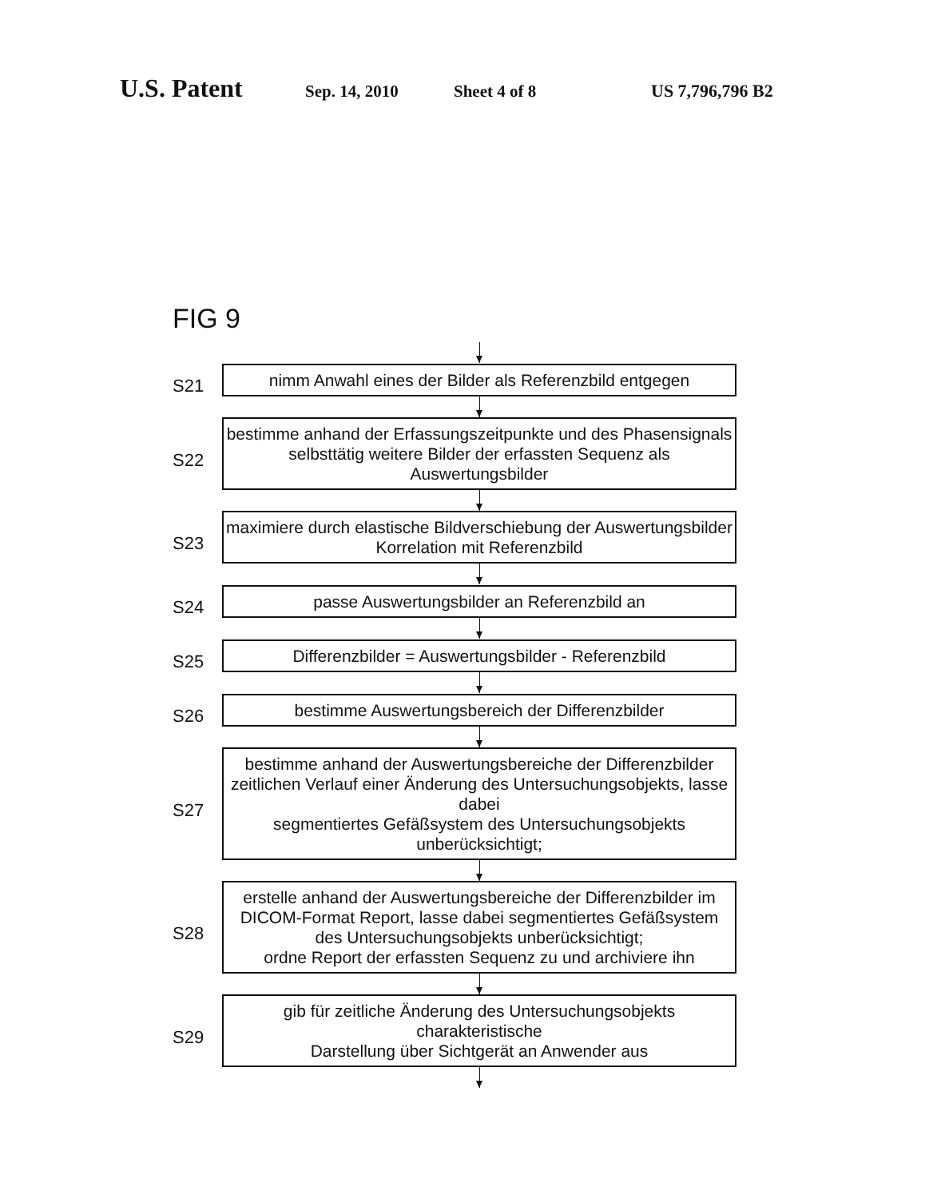U.S. Patent Sep. 14, 2010 Sheet 4 of 8 US 7,796,796 B2
FIG 9
S21
nimm Anwahl eines der Bilder als Referenzbild entgegen
S22
bestimme anhand der Erfassungszeitpunkte und des Phasensignals
selbsttätig weitere Bilder der erfassten Sequenz als Auswertungsbilder
S23
maximiere durch elastische Bildverschiebung der Auswertungsbilder
Korrelation mit Referenzbild
S24
passe Auswertungsbilder an Referenzbild an
S25
Differenzbilder = Auswertungsbilder - Referenzbild
S26
bestimme Auswertungsbereich der Differenzbilder
S27
bestimme anhand der Auswertungsbereiche der Differenzbilder
zeitlichen Verlauf einer Änderung des Untersuchungsobjekts, lasse dabei
segmentiertes Gefäßsystem des Untersuchungsobjekts unberücksichtigt;
S28
erstelle anhand der Auswertungsbereiche der Differenzbilder im
DICOM-Format Report, lasse dabei segmentiertes Gefäßsystem
des Untersuchungsobjekts unberücksichtigt;
ordne Report der erfassten Sequenz zu und archiviere ihn
S29
gib für zeitliche Änderung des Untersuchungsobjekts charakteristische
Darstellung über Sichtgerät an Anwender aus